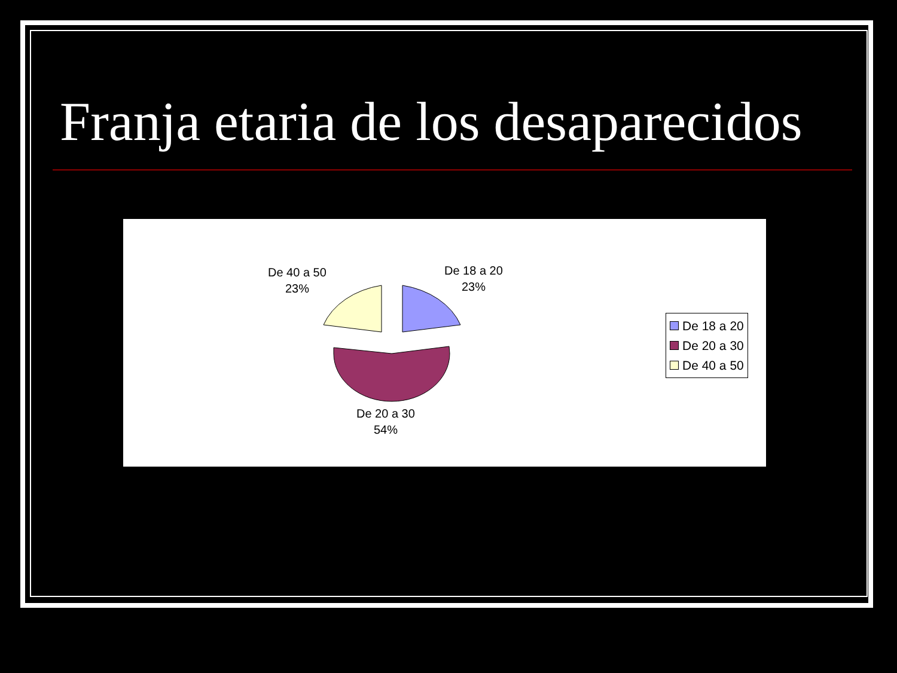Franja etaria de los desaparecidos
De 40 a 50
23%
De 18 a 20
23%
De 20 a 30
54%
De 18 a 20
De 20 a 30
De 40 a 50